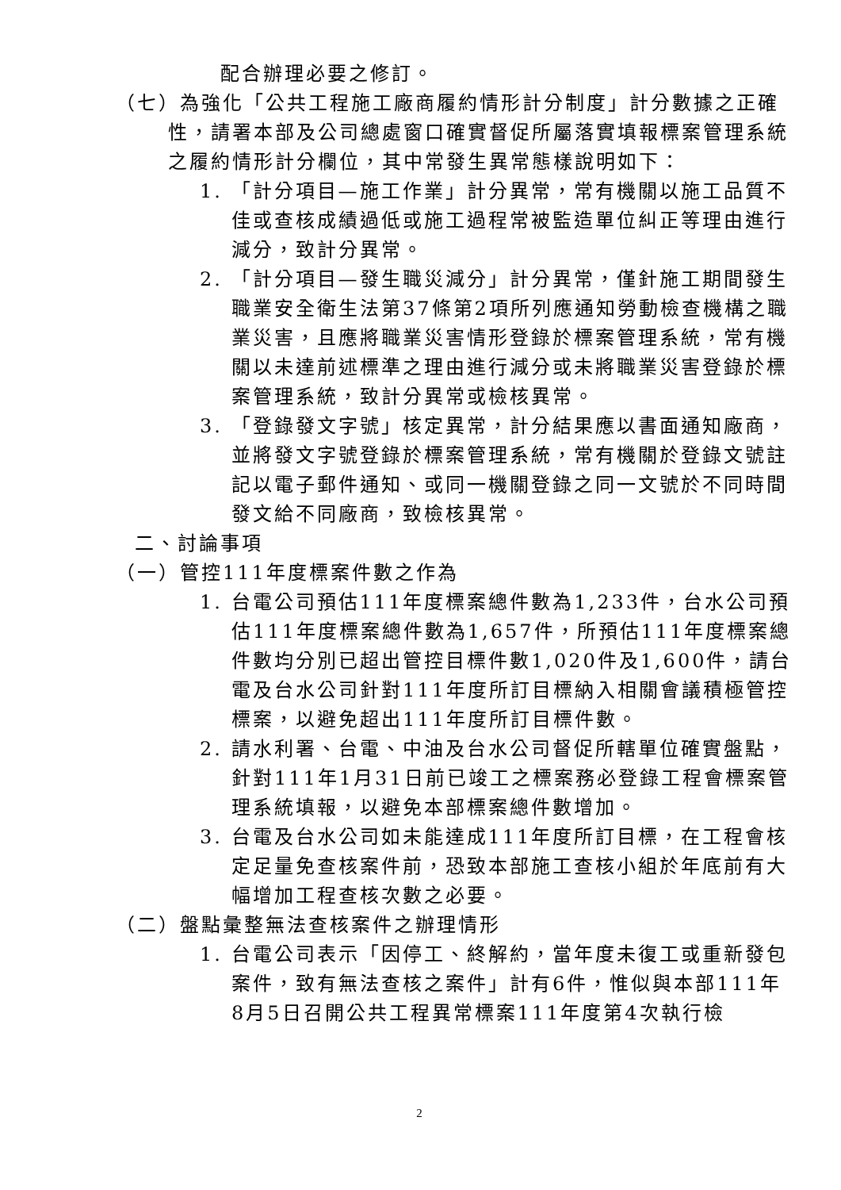配合辦理必要之修訂。
（七）為強化「公共工程施工廠商履約情形計分制度」計分數據之正確性，請署本部及公司總處窗口確實督促所屬落實填報標案管理系統之履約情形計分欄位，其中常發生異常態樣說明如下：
1. 「計分項目—施工作業」計分異常，常有機關以施工品質不佳或查核成績過低或施工過程常被監造單位糾正等理由進行減分，致計分異常。
2. 「計分項目—發生職災減分」計分異常，僅針施工期間發生職業安全衛生法第37條第2項所列應通知勞動檢查機構之職業災害，且應將職業災害情形登錄於標案管理系統，常有機關以未達前述標準之理由進行減分或未將職業災害登錄於標案管理系統，致計分異常或檢核異常。
3. 「登錄發文字號」核定異常，計分結果應以書面通知廠商，並將發文字號登錄於標案管理系統，常有機關於登錄文號註記以電子郵件通知、或同一機關登錄之同一文號於不同時間發文給不同廠商，致檢核異常。
二、討論事項
（一）管控111年度標案件數之作為
1. 台電公司預估111年度標案總件數為1,233件，台水公司預估111年度標案總件數為1,657件，所預估111年度標案總件數均分別已超出管控目標件數1,020件及1,600件，請台電及台水公司針對111年度所訂目標納入相關會議積極管控標案，以避免超出111年度所訂目標件數。
2. 請水利署、台電、中油及台水公司督促所轄單位確實盤點，針對111年1月31日前已竣工之標案務必登錄工程會標案管理系統填報，以避免本部標案總件數增加。
3. 台電及台水公司如未能達成111年度所訂目標，在工程會核定足量免查核案件前，恐致本部施工查核小組於年底前有大幅增加工程查核次數之必要。
（二）盤點彙整無法查核案件之辦理情形
1. 台電公司表示「因停工、終解約，當年度未復工或重新發包案件，致有無法查核之案件」計有6件，惟似與本部111年8月5日召開公共工程異常標案111年度第4次執行檢
2